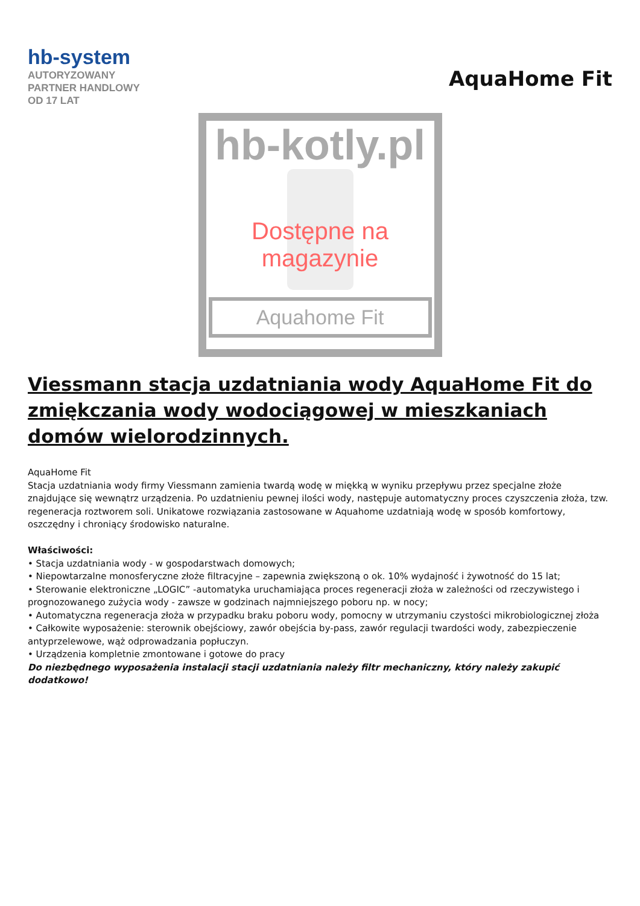hb-system
AUTORYZOWANY
PARTNER HANDLOWY
OD 17 LAT
AquaHome Fit
hb-kotly.pl
Dostępne na magazynie
Aquahome Fit
Viessmann stacja uzdatniania wody AquaHome Fit do zmiękczania wody wodociągowej w mieszkaniach domów wielorodzinnych.
AquaHome Fit
Stacja uzdatniania wody firmy Viessmann zamienia twardą wodę w miękką w wyniku przepływu przez specjalne złoże znajdujące się wewnątrz urządzenia. Po uzdatnieniu pewnej ilości wody, następuje automatyczny proces czyszczenia złoża, tzw. regeneracja roztworem soli. Unikatowe rozwiązania zastosowane w Aquahome uzdatniają wodę w sposób komfortowy, oszczędny i chroniący środowisko naturalne.
Właściwości:
• Stacja uzdatniania wody - w gospodarstwach domowych;
• Niepowtarzalne monosferyczne złoże filtracyjne – zapewnia zwiększoną o ok. 10% wydajność i żywotność do 15 lat;
• Sterowanie elektroniczne „LOGIC” -automatyka uruchamiająca proces regeneracji złoża w zależności od rzeczywistego i prognozowanego zużycia wody - zawsze w godzinach najmniejszego poboru np. w nocy;
• Automatyczna regeneracja złoża w przypadku braku poboru wody, pomocny w utrzymaniu czystości mikrobiologicznej złoża
• Całkowite wyposażenie: sterownik obejściowy, zawór obejścia by-pass, zawór regulacji twardości wody, zabezpieczenie antyprzelewowe, wąż odprowadzania popłuczyn.
• Urządzenia kompletnie zmontowane i gotowe do pracy
Do niezbędnego wyposażenia instalacji stacji uzdatniania należy filtr mechaniczny, który należy zakupić dodatkowo!